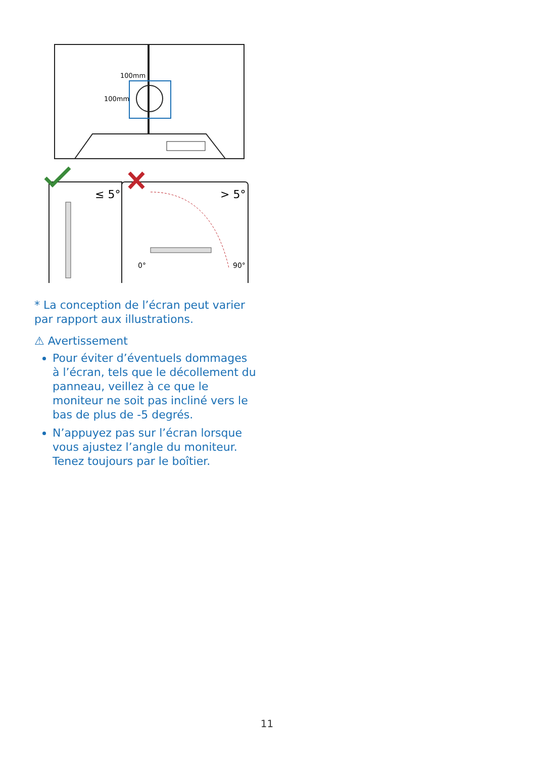100mm
100mm
≤ 5°
> 5°
0°
90°
* La conception de l’écran peut varier par rapport aux illustrations.
⚠ Avertissement
Pour éviter d’éventuels dommages à l’écran, tels que le décollement du panneau, veillez à ce que le moniteur ne soit pas incliné vers le bas de plus de -5 degrés.
N’appuyez pas sur l’écran lorsque vous ajustez l’angle du moniteur. Tenez toujours par le boîtier.
11